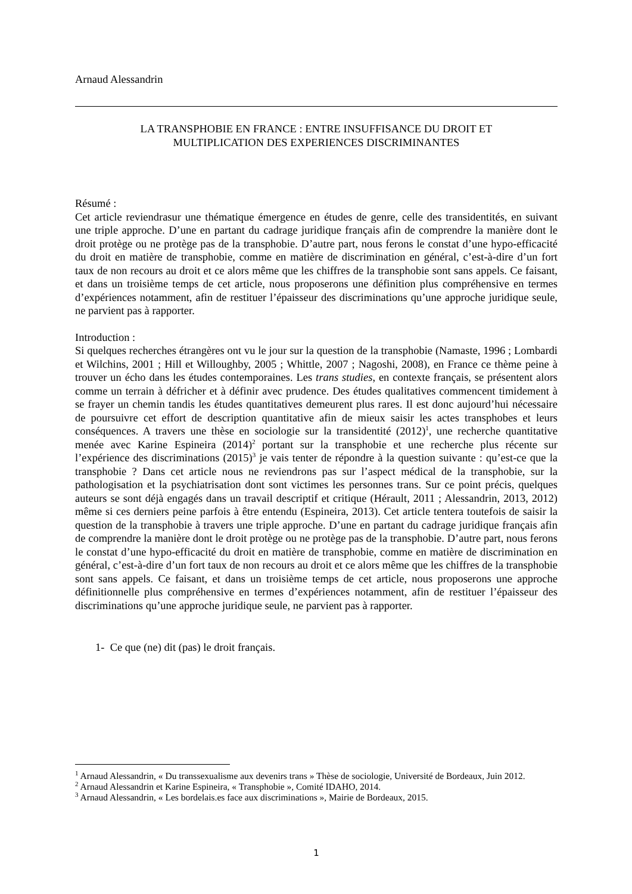Arnaud Alessandrin
LA TRANSPHOBIE EN FRANCE : ENTRE INSUFFISANCE DU DROIT ET
MULTIPLICATION DES EXPERIENCES DISCRIMINANTES
Résumé :
Cet article reviendrasur une thématique émergence en études de genre, celle des transidentités, en suivant une triple approche. D’une en partant du cadrage juridique français afin de comprendre la manière dont le droit protège ou ne protège pas de la transphobie. D’autre part, nous ferons le constat d’une hypo-efficacité du droit en matière de transphobie, comme en matière de discrimination en général, c’est-à-dire d’un fort taux de non recours au droit et ce alors même que les chiffres de la transphobie sont sans appels. Ce faisant, et dans un troisième temps de cet article, nous proposerons une définition plus compréhensive en termes d’expériences notamment, afin de restituer l’épaisseur des discriminations qu’une approche juridique seule, ne parvient pas à rapporter.
Introduction :
Si quelques recherches étrangères ont vu le jour sur la question de la transphobie (Namaste, 1996 ; Lombardi et Wilchins, 2001 ; Hill et Willoughby, 2005 ; Whittle, 2007 ; Nagoshi, 2008), en France ce thème peine à trouver un écho dans les études contemporaines. Les trans studies, en contexte français, se présentent alors comme un terrain à défricher et à définir avec prudence. Des études qualitatives commencent timidement à se frayer un chemin tandis les études quantitatives demeurent plus rares. Il est donc aujourd’hui nécessaire de poursuivre cet effort de description quantitative afin de mieux saisir les actes transphobes et leurs conséquences. A travers une thèse en sociologie sur la transidentité (2012)<sup>1</sup>, une recherche quantitative menée avec Karine Espineira (2014)<sup>2</sup> portant sur la transphobie et une recherche plus récente sur l’expérience des discriminations (2015)<sup>3</sup> je vais tenter de répondre à la question suivante : qu’est-ce que la transphobie ? Dans cet article nous ne reviendrons pas sur l’aspect médical de la transphobie, sur la pathologisation et la psychiatrisation dont sont victimes les personnes trans. Sur ce point précis, quelques auteurs se sont déjà engagés dans un travail descriptif et critique (Hérault, 2011 ; Alessandrin, 2013, 2012) même si ces derniers peine parfois à être entendu (Espineira, 2013). Cet article tentera toutefois de saisir la question de la transphobie à travers une triple approche. D’une en partant du cadrage juridique français afin de comprendre la manière dont le droit protège ou ne protège pas de la transphobie. D’autre part, nous ferons le constat d’une hypo-efficacité du droit en matière de transphobie, comme en matière de discrimination en général, c’est-à-dire d’un fort taux de non recours au droit et ce alors même que les chiffres de la transphobie sont sans appels. Ce faisant, et dans un troisième temps de cet article, nous proposerons une approche définitionnelle plus compréhensive en termes d’expériences notamment, afin de restituer l’épaisseur des discriminations qu’une approche juridique seule, ne parvient pas à rapporter.
1- Ce que (ne) dit (pas) le droit français.
<sup>1</sup> Arnaud Alessandrin, « Du transsexualisme aux devenirs trans » Thèse de sociologie, Université de Bordeaux, Juin 2012.
<sup>2</sup> Arnaud Alessandrin et Karine Espineira, « Transphobie », Comité IDAHO, 2014.
<sup>3</sup> Arnaud Alessandrin, « Les bordelais.es face aux discriminations », Mairie de Bordeaux, 2015.
1